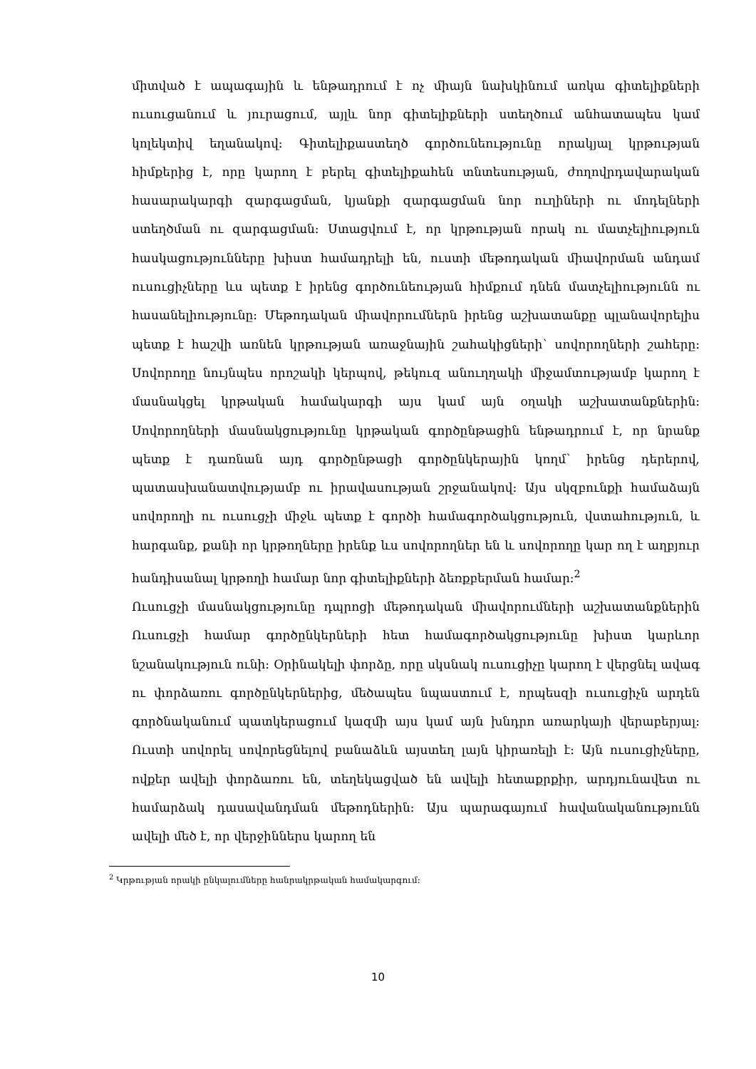միտված է ապագային և ենթադրում է ոչ միայն նախկինում առկա գիտելիքների ուսուցանում և յուրացում, այլև նոր գիտելիքների ստեղծում անհատապես կամ կոլեկտիվ եղանակով: Գիտելիքաստեղծ գործունեությունը որակյալ կրթության հիմքերից է, որը կարող է բերել գիտելիքահեն տնտեսության, ժողովրդավարական հասարակարգի զարգացման, կյանքի զարգացման նոր ուղիների ու մոդելների ստեղծման ու զարգացման: Ստացվում է, որ կրթության որակ ու մատչելիություն հասկացությունները խիստ համադրելի են, ուստի մեթոդական միավորման անդամ ուսուցիչները ևս պետք է իրենց գործունեության հիմքում դնեն մատչելիությունն ու հասանելիությունը: Մեթոդական միավորումներն իրենց աշխատանքը պլանավորելիս պետք է հաշվի առնեն կրթության առաջնային շահակիցների՝ սովորողների շահերը: Սովորողը նույնպես որոշակի կերպով, թեկուզ անուղղակի միջամտությամբ կարող է մասնակցել կրթական համակարգի այս կամ այն օղակի աշխատանքներին: Սովորողների մասնակցությունը կրթական գործընթացին ենթադրում է, որ նրանք պետք է դառնան այդ գործընթացի գործընկերային կողմ՝ իրենց դերերով, պատասխանատվությամբ ու իրավասության շրջանակով: Այս սկզբունքի համաձայն սովորողի ու ուսուցչի միջև պետք է գործի համագործակցություն, վստահություն, և հարգանք, քանի որ կրթողները իրենք ևս սովորողներ են և սովորողը կար ող է աղբյուր հանդիսանալ կրթողի համար նոր գիտելիքների ձեռքբերման համար:<sup>2</sup>
Ուսուցչի մասնակցությունը դպրոցի մեթոդական միավորումների աշխատանքներին Ուսուցչի համար գործընկերների հետ համագործակցությունը խիստ կարևոր նշանակություն ունի: Օրինակելի փորձը, որը սկսնակ ուսուցիչը կարող է վերցնել ավագ ու փորձառու գործընկերներից, մեծապես նպաստում է, որպեսզի ուսուցիչն արդեն գործնականում պատկերացում կազմի այս կամ այն խնդրո առարկայի վերաբերյալ: Ուստի սովորել սովորեցնելով բանաձևն այստեղ լայն կիրառելի է: Այն ուսուցիչները, ովքեր ավելի փորձառու են, տեղեկացված են ավելի հետաքրքիր, արդյունավետ ու համարձակ դասավանդման մեթոդներին: Այս պարագայում հավանականությունն ավելի մեծ է, որ վերջիններս կարող են
<sup>2</sup> Կրթության որակի ընկալումները հանրակրթական համակարգում:
10